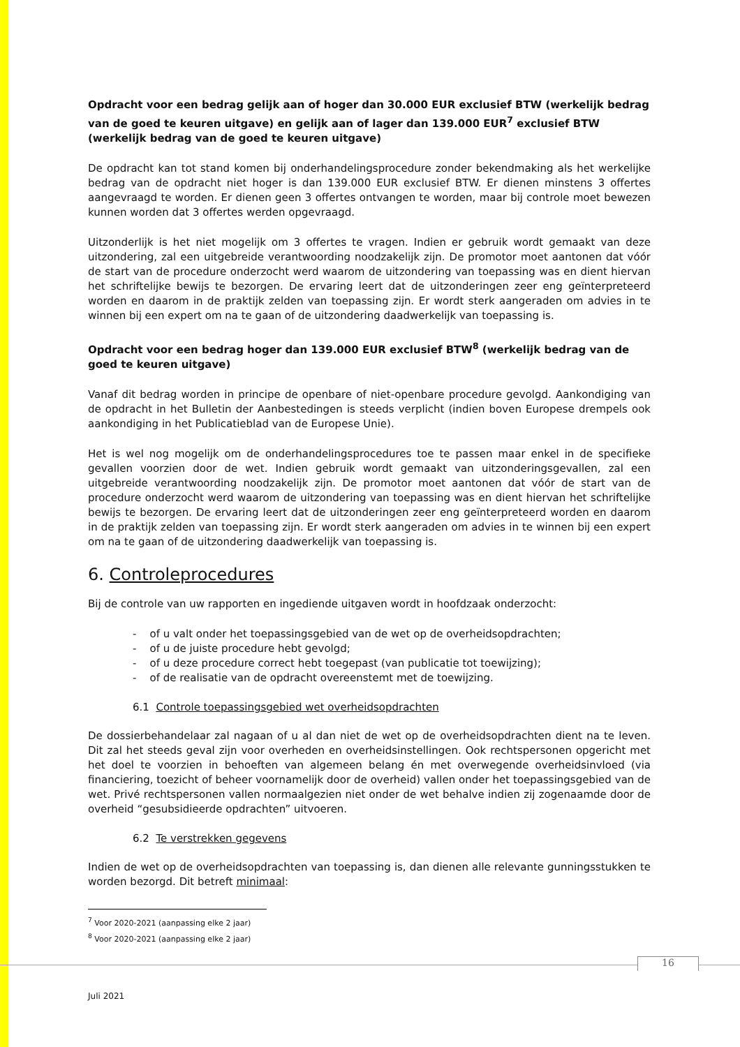Opdracht voor een bedrag gelijk aan of hoger dan 30.000 EUR exclusief BTW (werkelijk bedrag van de goed te keuren uitgave) en gelijk aan of lager dan 139.000 EUR<sup>7</sup> exclusief BTW (werkelijk bedrag van de goed te keuren uitgave)
De opdracht kan tot stand komen bij onderhandelingsprocedure zonder bekendmaking als het werkelijke bedrag van de opdracht niet hoger is dan 139.000 EUR exclusief BTW. Er dienen minstens 3 offertes aangevraagd te worden. Er dienen geen 3 offertes ontvangen te worden, maar bij controle moet bewezen kunnen worden dat 3 offertes werden opgevraagd.
Uitzonderlijk is het niet mogelijk om 3 offertes te vragen. Indien er gebruik wordt gemaakt van deze uitzondering, zal een uitgebreide verantwoording noodzakelijk zijn. De promotor moet aantonen dat vóór de start van de procedure onderzocht werd waarom de uitzondering van toepassing was en dient hiervan het schriftelijke bewijs te bezorgen. De ervaring leert dat de uitzonderingen zeer eng geïnterpreteerd worden en daarom in de praktijk zelden van toepassing zijn. Er wordt sterk aangeraden om advies in te winnen bij een expert om na te gaan of de uitzondering daadwerkelijk van toepassing is.
Opdracht voor een bedrag hoger dan 139.000 EUR exclusief BTW<sup>8</sup> (werkelijk bedrag van de goed te keuren uitgave)
Vanaf dit bedrag worden in principe de openbare of niet-openbare procedure gevolgd. Aankondiging van de opdracht in het Bulletin der Aanbestedingen is steeds verplicht (indien boven Europese drempels ook aankondiging in het Publicatieblad van de Europese Unie).
Het is wel nog mogelijk om de onderhandelingsprocedures toe te passen maar enkel in de specifieke gevallen voorzien door de wet. Indien gebruik wordt gemaakt van uitzonderingsgevallen, zal een uitgebreide verantwoording noodzakelijk zijn. De promotor moet aantonen dat vóór de start van de procedure onderzocht werd waarom de uitzondering van toepassing was en dient hiervan het schriftelijke bewijs te bezorgen. De ervaring leert dat de uitzonderingen zeer eng geïnterpreteerd worden en daarom in de praktijk zelden van toepassing zijn. Er wordt sterk aangeraden om advies in te winnen bij een expert om na te gaan of de uitzondering daadwerkelijk van toepassing is.
6. Controleprocedures
Bij de controle van uw rapporten en ingediende uitgaven wordt in hoofdzaak onderzocht:
- of u valt onder het toepassingsgebied van de wet op de overheidsopdrachten;
- of u de juiste procedure hebt gevolgd;
- of u deze procedure correct hebt toegepast (van publicatie tot toewijzing);
- of de realisatie van de opdracht overeenstemt met de toewijzing.
6.1 Controle toepassingsgebied wet overheidsopdrachten
De dossierbehandelaar zal nagaan of u al dan niet de wet op de overheidsopdrachten dient na te leven. Dit zal het steeds geval zijn voor overheden en overheidsinstellingen. Ook rechtspersonen opgericht met het doel te voorzien in behoeften van algemeen belang én met overwegende overheidsinvloed (via financiering, toezicht of beheer voornamelijk door de overheid) vallen onder het toepassingsgebied van de wet. Privé rechtspersonen vallen normaalgezien niet onder de wet behalve indien zij zogenaamde door de overheid “gesubsidieerde opdrachten” uitvoeren.
6.2 Te verstrekken gegevens
Indien de wet op de overheidsopdrachten van toepassing is, dan dienen alle relevante gunningsstukken te worden bezorgd. Dit betreft minimaal:
<sup>7</sup> Voor 2020-2021 (aanpassing elke 2 jaar)
<sup>8</sup> Voor 2020-2021 (aanpassing elke 2 jaar)
16
Juli 2021